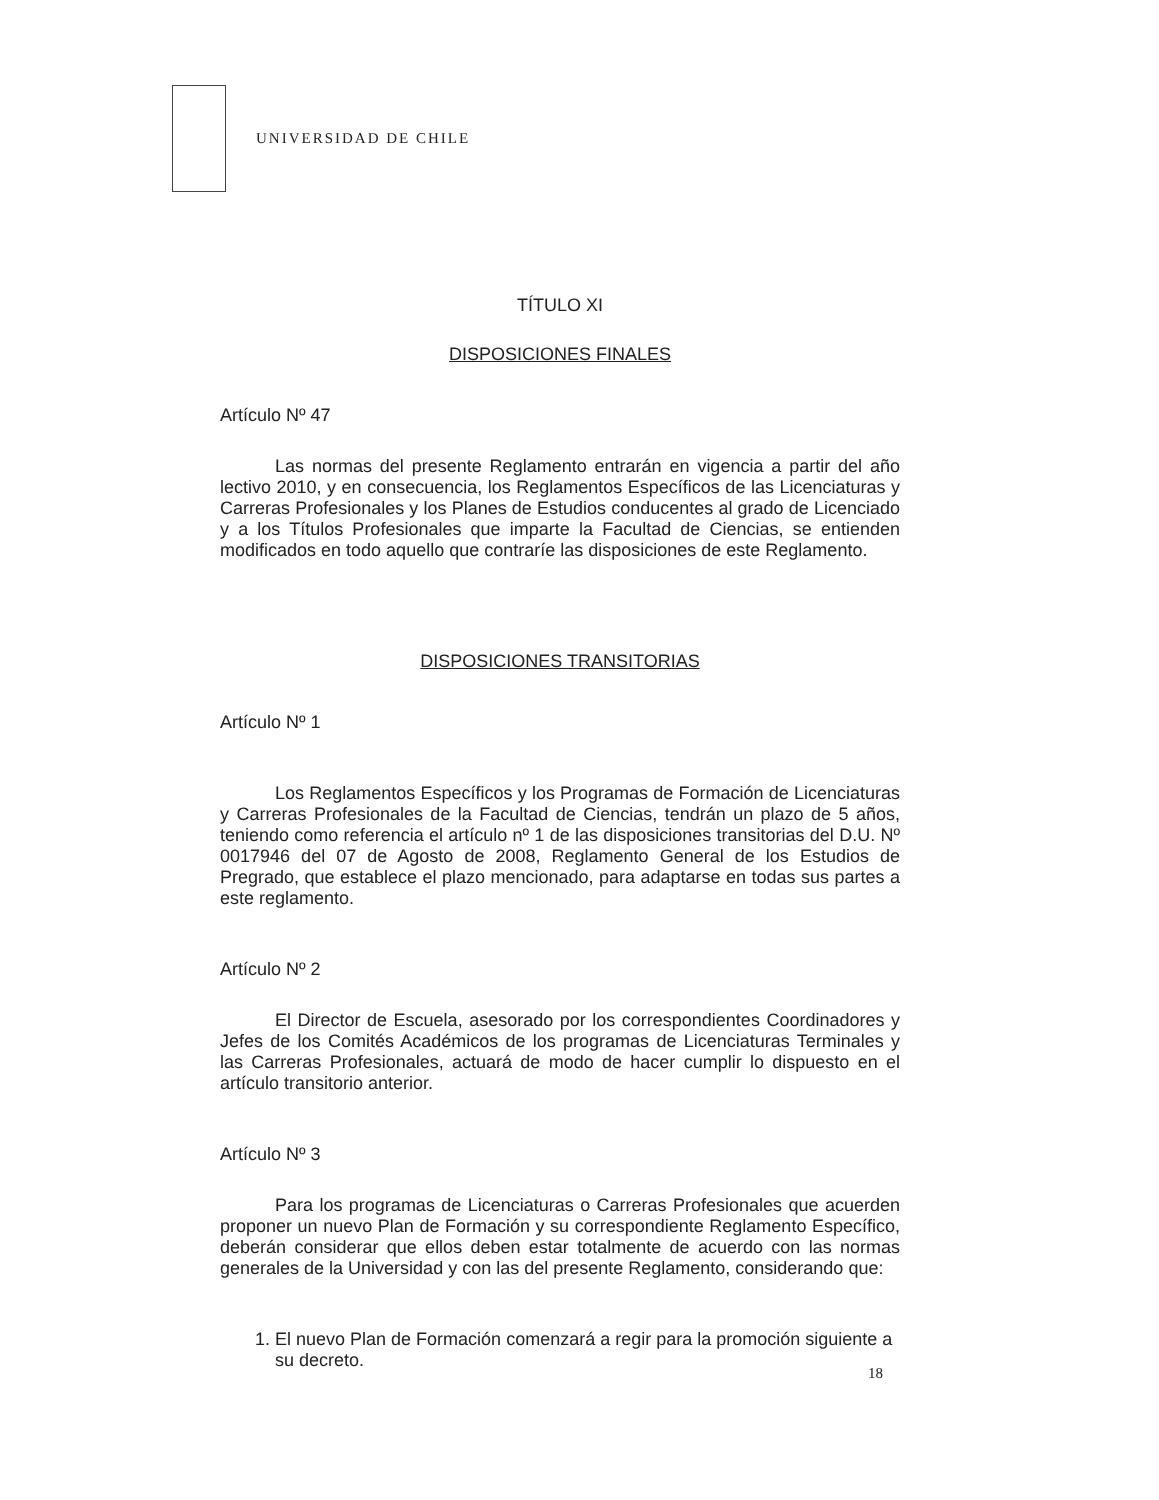UNIVERSIDAD DE CHILE
TÍTULO XI
DISPOSICIONES FINALES
Artículo Nº 47
Las normas del presente Reglamento entrarán en vigencia a partir del año lectivo 2010, y en consecuencia, los Reglamentos Específicos de las Licenciaturas y Carreras Profesionales y los Planes de Estudios conducentes al grado de Licenciado y a los Títulos Profesionales que imparte la Facultad de Ciencias, se entienden modificados en todo aquello que contraríe las disposiciones de este Reglamento.
DISPOSICIONES TRANSITORIAS
Artículo Nº 1
Los Reglamentos Específicos y los Programas de Formación de Licenciaturas y Carreras Profesionales de la Facultad de Ciencias, tendrán un plazo de 5 años, teniendo como referencia el artículo nº 1 de las disposiciones transitorias del D.U. Nº 0017946 del 07 de Agosto de 2008, Reglamento General de los Estudios de Pregrado, que establece el plazo mencionado, para adaptarse en todas sus partes a este reglamento.
Artículo Nº 2
El Director de Escuela, asesorado por los correspondientes Coordinadores y Jefes de los Comités Académicos de los programas de Licenciaturas Terminales y las Carreras Profesionales, actuará de modo de hacer cumplir lo dispuesto en el artículo transitorio anterior.
Artículo Nº 3
Para los programas de Licenciaturas o Carreras Profesionales que acuerden proponer un nuevo Plan de Formación y su correspondiente Reglamento Específico, deberán considerar que ellos deben estar totalmente de acuerdo con las normas generales de la Universidad y con las del presente Reglamento, considerando que:
1. El nuevo Plan de Formación comenzará a regir para la promoción siguiente a su decreto.
18